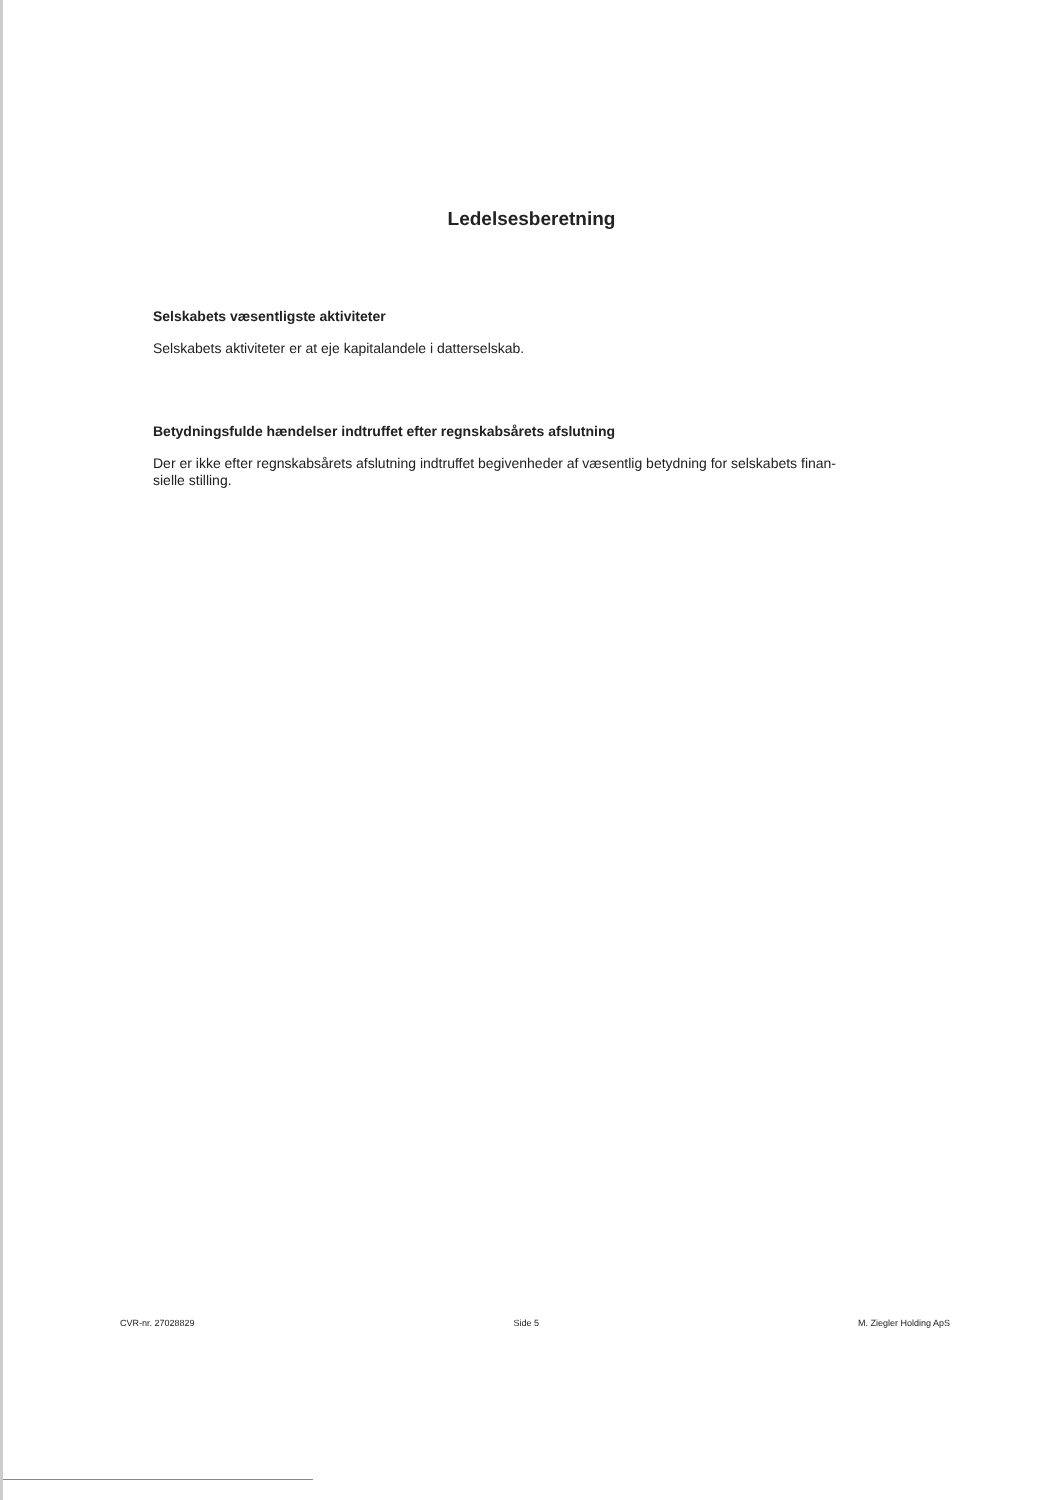Ledelsesberetning
Selskabets væsentligste aktiviteter
Selskabets aktiviteter er at eje kapitalandele i datterselskab.
Betydningsfulde hændelser indtruffet efter regnskabsårets afslutning
Der er ikke efter regnskabsårets afslutning indtruffet begivenheder af væsentlig betydning for selskabets finan-
sielle stilling.
CVR-nr. 27028829 Side 5 M. Ziegler Holding ApS